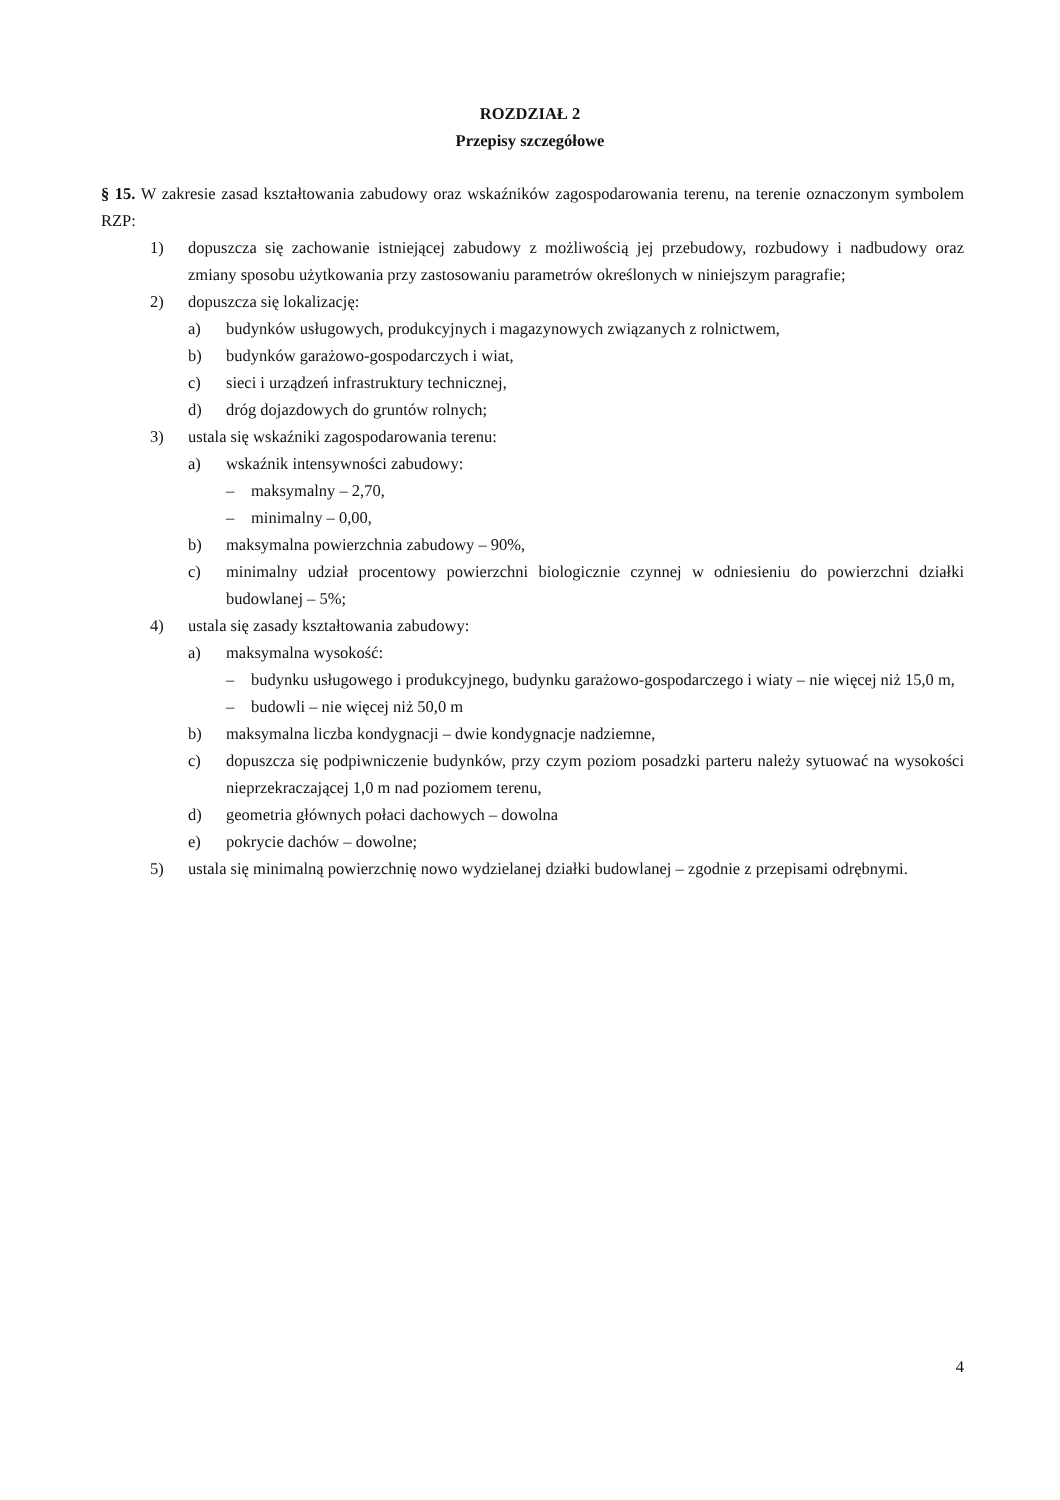ROZDZIAŁ 2
Przepisy szczegółowe
§ 15. W zakresie zasad kształtowania zabudowy oraz wskaźników zagospodarowania terenu, na terenie oznaczonym symbolem RZP:
1) dopuszcza się zachowanie istniejącej zabudowy z możliwością jej przebudowy, rozbudowy i nadbudowy oraz zmiany sposobu użytkowania przy zastosowaniu parametrów określonych w niniejszym paragrafie;
2) dopuszcza się lokalizację:
a) budynków usługowych, produkcyjnych i magazynowych związanych z rolnictwem,
b) budynków garażowo-gospodarczych i wiat,
c) sieci i urządzeń infrastruktury technicznej,
d) dróg dojazdowych do gruntów rolnych;
3) ustala się wskaźniki zagospodarowania terenu:
a) wskaźnik intensywności zabudowy:
– maksymalny – 2,70,
– minimalny – 0,00,
b) maksymalna powierzchnia zabudowy – 90%,
c) minimalny udział procentowy powierzchni biologicznie czynnej w odniesieniu do powierzchni działki budowlanej – 5%;
4) ustala się zasady kształtowania zabudowy:
a) maksymalna wysokość:
– budynku usługowego i produkcyjnego, budynku garażowo-gospodarczego i wiaty – nie więcej niż 15,0 m,
– budowli – nie więcej niż 50,0 m
b) maksymalna liczba kondygnacji – dwie kondygnacje nadziemne,
c) dopuszcza się podpiwniczenie budynków, przy czym poziom posadzki parteru należy sytuować na wysokości nieprzekraczającej 1,0 m nad poziomem terenu,
d) geometria głównych połaci dachowych – dowolna
e) pokrycie dachów – dowolne;
5) ustala się minimalną powierzchnię nowo wydzielanej działki budowlanej – zgodnie z przepisami odrębnymi.
4